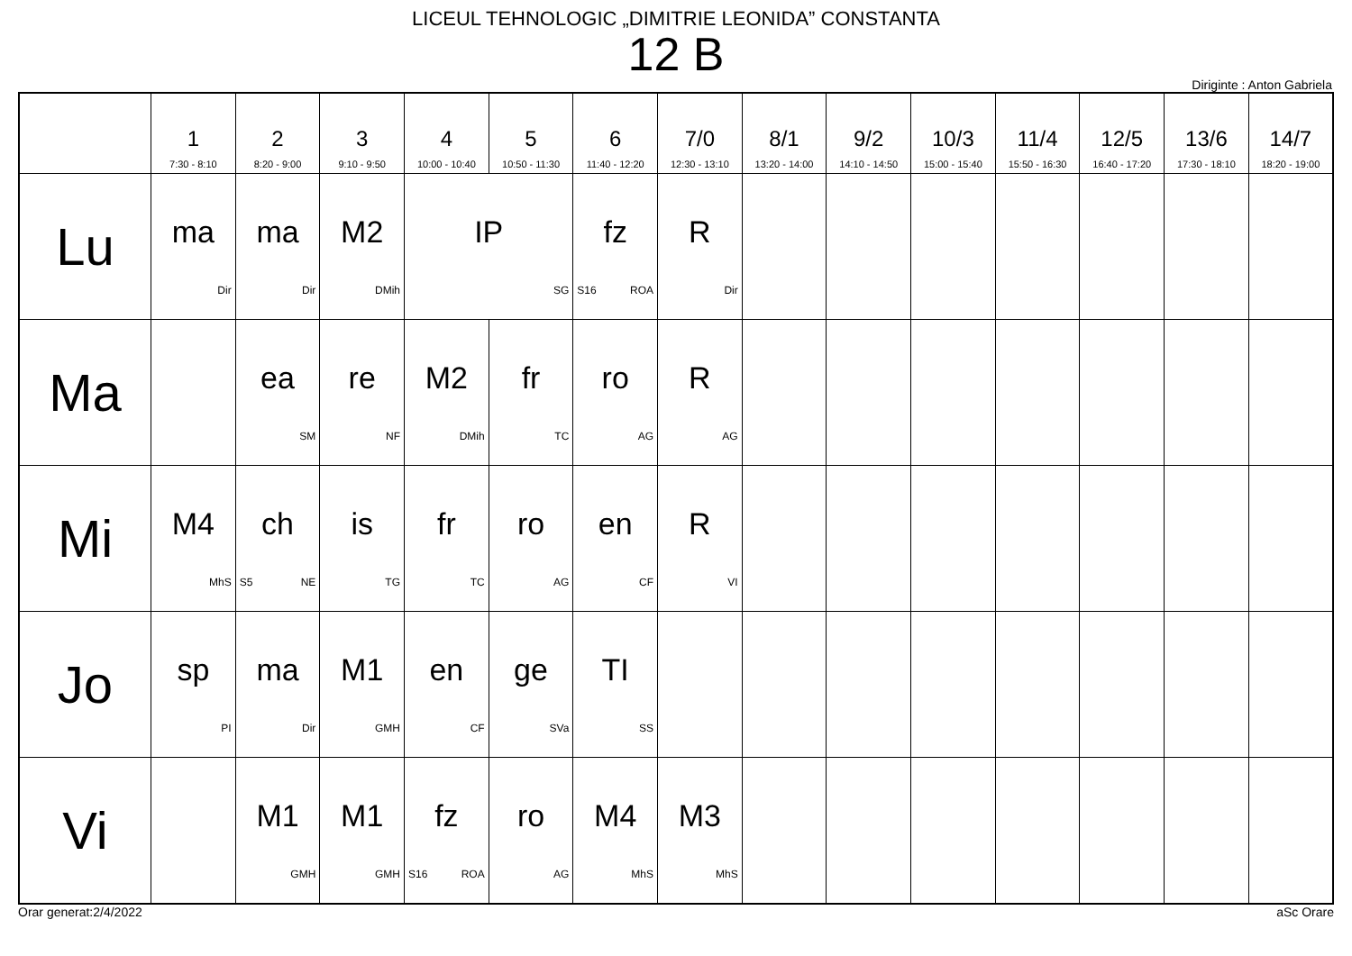LICEUL TEHNOLOGIC „DIMITRIE LEONIDA” CONSTANTA
12 B
Diriginte : Anton Gabriela
| | 1 7:30 - 8:10 | 2 8:20 - 9:00 | 3 9:10 - 9:50 | 4 10:00 - 10:40 | 5 10:50 - 11:30 | 6 11:40 - 12:20 | 7/0 12:30 - 13:10 | 8/1 13:20 - 14:00 | 9/2 14:10 - 14:50 | 10/3 15:00 - 15:40 | 11/4 15:50 - 16:30 | 12/5 16:40 - 17:20 | 13/6 17:30 - 18:10 | 14/7 18:20 - 19:00 |
| --- | --- | --- | --- | --- | --- | --- | --- | --- | --- | --- | --- | --- | --- | --- |
| Lu | ma Dir | ma Dir | M2 DMih | IP SG | | fz S16 ROA | R Dir | | | | | | | |
| Ma | | ea SM | re NF | M2 DMih | fr TC | ro AG | R AG | | | | | | | |
| Mi | M4 MhS | ch S5 NE | is TG | fr TC | ro AG | en CF | R VI | | | | | | | |
| Jo | sp PI | ma Dir | M1 GMH | en CF | ge SVa | TI SS | | | | | | | | |
| Vi | | M1 GMH | M1 GMH | fz S16 ROA | ro AG | M4 MhS | M3 MhS | | | | | | | |
Orar generat:2/4/2022 aSc Orare